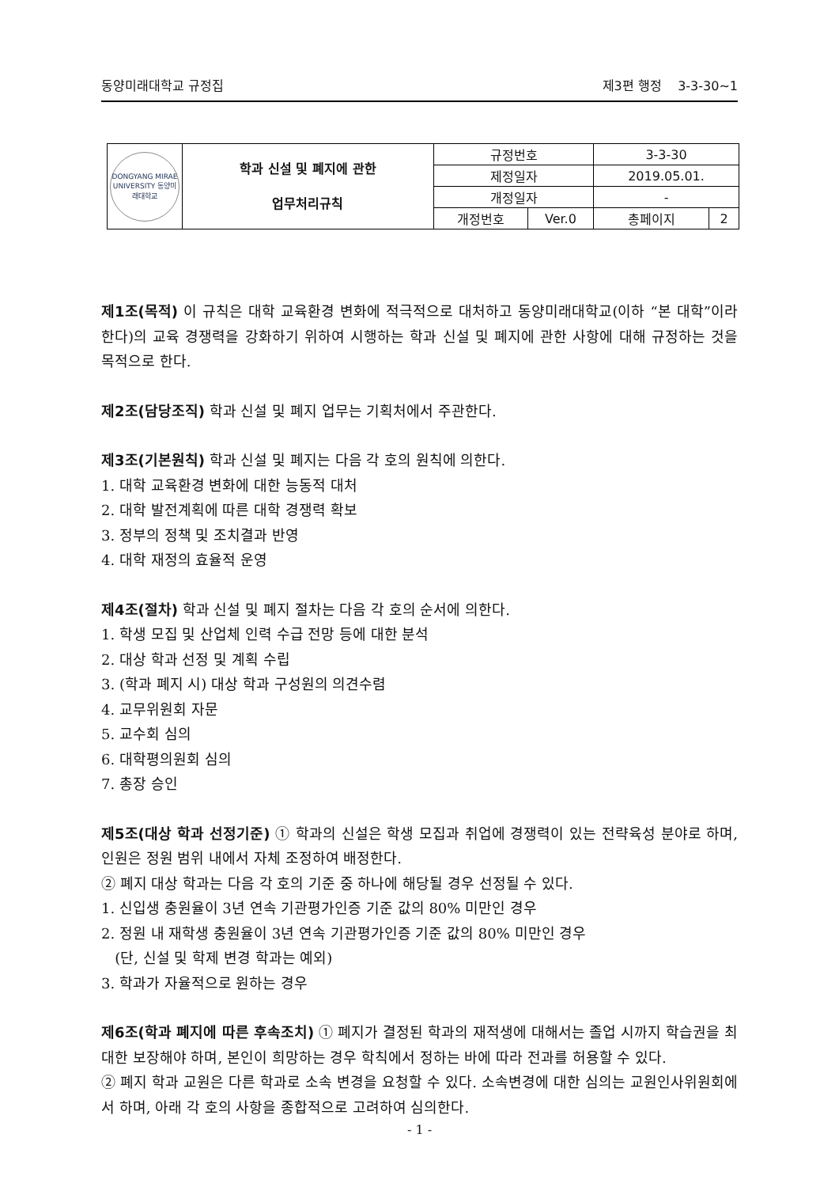동양미래대학교 규정집 제3편 행정 3-3-30~1
| DONGYANG MIRAE UNIVERSITY 동양미래대학교 | 학과 신설 및 폐지에 관한 업무처리규칙 | 규정번호 | | 3-3-30 | |
| | | 제정일자 | | 2019.05.01. | |
| | | 개정일자 | | - | |
| | | 개정번호 | Ver.0 | 총페이지 | 2 |
제1조(목적) 이 규칙은 대학 교육환경 변화에 적극적으로 대처하고 동양미래대학교(이하 “본 대학”이라 한다)의 교육 경쟁력을 강화하기 위하여 시행하는 학과 신설 및 폐지에 관한 사항에 대해 규정하는 것을 목적으로 한다.
제2조(담당조직) 학과 신설 및 폐지 업무는 기획처에서 주관한다.
제3조(기본원칙) 학과 신설 및 폐지는 다음 각 호의 원칙에 의한다.
1. 대학 교육환경 변화에 대한 능동적 대처
2. 대학 발전계획에 따른 대학 경쟁력 확보
3. 정부의 정책 및 조치결과 반영
4. 대학 재정의 효율적 운영
제4조(절차) 학과 신설 및 폐지 절차는 다음 각 호의 순서에 의한다.
1. 학생 모집 및 산업체 인력 수급 전망 등에 대한 분석
2. 대상 학과 선정 및 계획 수립
3. (학과 폐지 시) 대상 학과 구성원의 의견수렴
4. 교무위원회 자문
5. 교수회 심의
6. 대학평의원회 심의
7. 총장 승인
제5조(대상 학과 선정기준) ① 학과의 신설은 학생 모집과 취업에 경쟁력이 있는 전략육성 분야로 하며, 인원은 정원 범위 내에서 자체 조정하여 배정한다.
② 폐지 대상 학과는 다음 각 호의 기준 중 하나에 해당될 경우 선정될 수 있다.
1. 신입생 충원율이 3년 연속 기관평가인증 기준 값의 80% 미만인 경우
2. 정원 내 재학생 충원율이 3년 연속 기관평가인증 기준 값의 80% 미만인 경우
(단, 신설 및 학제 변경 학과는 예외)
3. 학과가 자율적으로 원하는 경우
제6조(학과 폐지에 따른 후속조치) ① 폐지가 결정된 학과의 재적생에 대해서는 졸업 시까지 학습권을 최대한 보장해야 하며, 본인이 희망하는 경우 학칙에서 정하는 바에 따라 전과를 허용할 수 있다.
② 폐지 학과 교원은 다른 학과로 소속 변경을 요청할 수 있다. 소속변경에 대한 심의는 교원인사위원회에서 하며, 아래 각 호의 사항을 종합적으로 고려하여 심의한다.
- 1 -